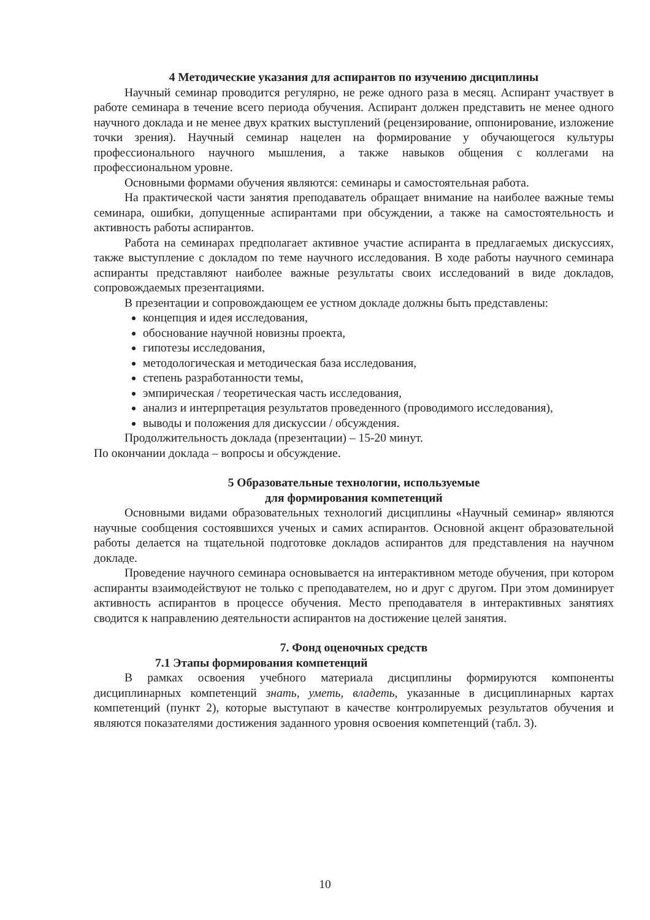4 Методические указания для аспирантов по изучению дисциплины
Научный семинар проводится регулярно, не реже одного раза в месяц. Аспирант участвует в работе семинара в течение всего периода обучения. Аспирант должен представить не менее одного научного доклада и не менее двух кратких выступлений (рецензирование, оппонирование, изложение точки зрения). Научный семинар нацелен на формирование у обучающегося культуры профессионального научного мышления, а также навыков общения с коллегами на профессиональном уровне.
Основными формами обучения являются: семинары и самостоятельная работа.
На практической части занятия преподаватель обращает внимание на наиболее важные темы семинара, ошибки, допущенные аспирантами при обсуждении, а также на самостоятельность и активность работы аспирантов.
Работа на семинарах предполагает активное участие аспиранта в предлагаемых дискуссиях, также выступление с докладом по теме научного исследования. В ходе работы научного семинара аспиранты представляют наиболее важные результаты своих исследований в виде докладов, сопровождаемых презентациями.
В презентации и сопровождающем ее устном докладе должны быть представлены:
концепция и идея исследования,
обоснование научной новизны проекта,
гипотезы исследования,
методологическая и методическая база исследования,
степень разработанности темы,
эмпирическая / теоретическая часть исследования,
анализ и интерпретация результатов проведенного (проводимого исследования),
выводы и положения для дискуссии / обсуждения.
Продолжительность доклада (презентации) – 15-20 минут.
По окончании доклада – вопросы и обсуждение.
5 Образовательные технологии, используемые
для формирования компетенций
Основными видами образовательных технологий дисциплины «Научный семинар» являются научные сообщения состоявшихся ученых и самих аспирантов. Основной акцент образовательной работы делается на тщательной подготовке докладов аспирантов для представления на научном докладе.
Проведение научного семинара основывается на интерактивном методе обучения, при котором аспиранты взаимодействуют не только с преподавателем, но и друг с другом. При этом доминирует активность аспирантов в процессе обучения. Место преподавателя в интерактивных занятиях сводится к направлению деятельности аспирантов на достижение целей занятия.
7. Фонд оценочных средств
7.1 Этапы формирования компетенций
В рамках освоения учебного материала дисциплины формируются компоненты дисциплинарных компетенций знать, уметь, владеть, указанные в дисциплинарных картах компетенций (пункт 2), которые выступают в качестве контролируемых результатов обучения и являются показателями достижения заданного уровня освоения компетенций (табл. 3).
10